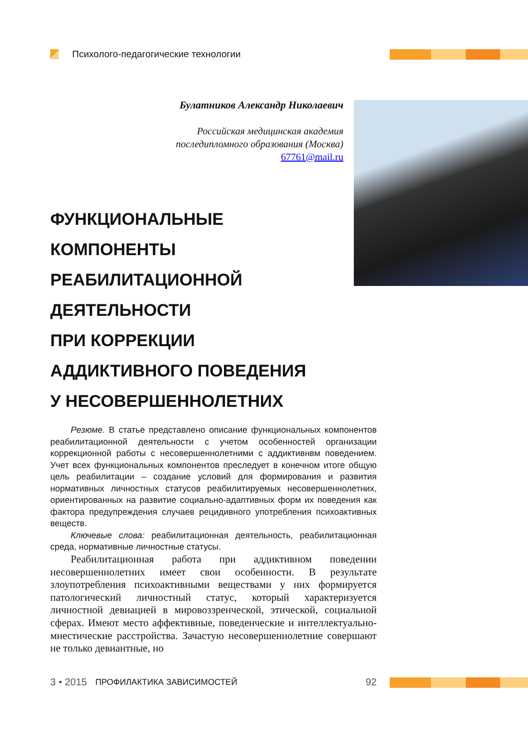Психолого-педагогические технологии
Булатников Александр Николаевич
Российская медицинская академия
последипломного образования (Москва)
67761@mail.ru
ФУНКЦИОНАЛЬНЫЕ
КОМПОНЕНТЫ
РЕАБИЛИТАЦИОННОЙ
ДЕЯТЕЛЬНОСТИ
ПРИ КОРРЕКЦИИ
АДДИКТИВНОГО ПОВЕДЕНИЯ
У НЕСОВЕРШЕННОЛЕТНИХ
Резюме. В статье представлено описание функциональных компонентов реабилитационной деятельности с учетом особенностей организации коррекционной работы с несовершеннолетними с аддиктивнвм поведением. Учет всех функциональных компонентов преследует в конечном итоге общую цель реабилитации – создание условий для формирования и развития нормативных личностных статусов реабилитируемых несовершеннолетних, ориентированных на развитие социально-адаптивных форм их поведения как фактора предупреждения случаев рецидивного употребления психоактивных веществ.
Ключевые слова: реабилитационная деятельность, реабилитационная среда, нормативные личностные статусы.
Реабилитационная работа при аддиктивном поведении несовершеннолетних имеет свои особенности. В результате злоупотребления психоактивными веществами у них формируется патологический личностный статус, который характеризуется личностной девиацией в мировоззренческой, этической, социальной сферах. Имеют место аффективные, поведенческие и интеллектуально-мнестические расстройства. Зачастую несовершеннолетние совершают не только девиантные, но
3 • 2015 ПРОФИЛАКТИКА ЗАВИСИМОСТЕЙ 92